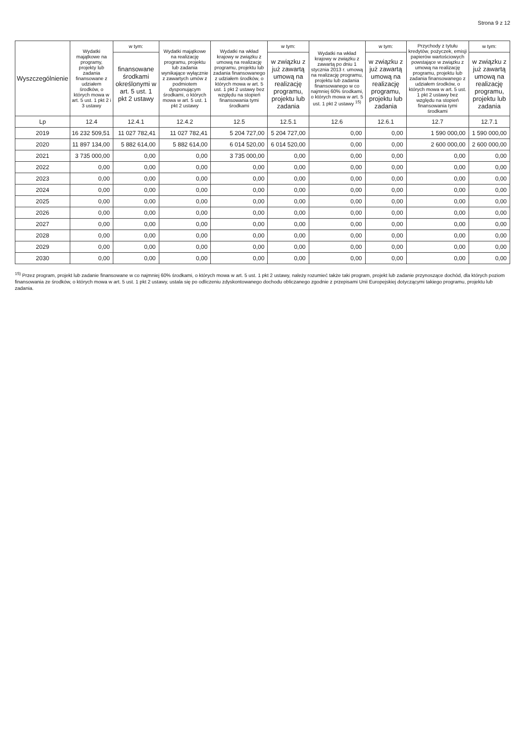Strona 9 z 12
| Wyszczególnienie | Wydatki majątkowe na programy, projekty lub zadania finansowane z udziałem środków, o których mowa w art. 5 ust. 1 pkt 2 i 3 ustawy | w tym: | Wydatki majątkowe na realizację programu, projektu lub zadania wynikające wyłącznie z zawartych umów z podmiotem dysponującym środkami, o których mowa w art. 5 ust. 1 pkt 2 ustawy | Wydatki na wkład krajowy w związku z umową na realizację programu, projektu lub zadania finansowanego z udziałem środków, o których mowa w art. 5 ust. 1 pkt 2 ustawy bez względu na stopień finansowania tymi środkami | w tym: | Wydatki na wkład krajowy w związku z zawartą po dniu 1 stycznia 2013 r. umową na realizację programu, projektu lub zadania finansowanego w co najmniej 60% środkami, o których mowa w art. 5 ust. 1 pkt 2 ustawy <sup>15)</sup> | w tym: | Przychody z tytułu kredytów, pożyczek, emisji papierów wartościowych powstające w związku z umową na realizację programu, projektu lub zadania finansowanego z udziałem środków, o których mowa w art. 5 ust. 1 pkt 2 ustawy bez względu na stopień finansowania tymi środkami | w tym: |
| --- | --- | --- | --- | --- | --- | --- | --- | --- | --- |
| | | finansowane środkami określonymi w art. 5 ust. 1 pkt 2 ustawy | | | w związku z już zawartą umową na realizację programu, projektu lub zadania | | w związku z już zawartą umową na realizację programu, projektu lub zadania | | w związku z już zawartą umową na realizację programu, projektu lub zadania |
| Lp | 12.4 | 12.4.1 | 12.4.2 | 12.5 | 12.5.1 | 12.6 | 12.6.1 | 12.7 | 12.7.1 |
| 2019 | 16 232 509,51 | 11 027 782,41 | 11 027 782,41 | 5 204 727,00 | 5 204 727,00 | 0,00 | 0,00 | 1 590 000,00 | 1 590 000,00 |
| 2020 | 11 897 134,00 | 5 882 614,00 | 5 882 614,00 | 6 014 520,00 | 6 014 520,00 | 0,00 | 0,00 | 2 600 000,00 | 2 600 000,00 |
| 2021 | 3 735 000,00 | 0,00 | 0,00 | 3 735 000,00 | 0,00 | 0,00 | 0,00 | 0,00 | 0,00 |
| 2022 | 0,00 | 0,00 | 0,00 | 0,00 | 0,00 | 0,00 | 0,00 | 0,00 | 0,00 |
| 2023 | 0,00 | 0,00 | 0,00 | 0,00 | 0,00 | 0,00 | 0,00 | 0,00 | 0,00 |
| 2024 | 0,00 | 0,00 | 0,00 | 0,00 | 0,00 | 0,00 | 0,00 | 0,00 | 0,00 |
| 2025 | 0,00 | 0,00 | 0,00 | 0,00 | 0,00 | 0,00 | 0,00 | 0,00 | 0,00 |
| 2026 | 0,00 | 0,00 | 0,00 | 0,00 | 0,00 | 0,00 | 0,00 | 0,00 | 0,00 |
| 2027 | 0,00 | 0,00 | 0,00 | 0,00 | 0,00 | 0,00 | 0,00 | 0,00 | 0,00 |
| 2028 | 0,00 | 0,00 | 0,00 | 0,00 | 0,00 | 0,00 | 0,00 | 0,00 | 0,00 |
| 2029 | 0,00 | 0,00 | 0,00 | 0,00 | 0,00 | 0,00 | 0,00 | 0,00 | 0,00 |
| 2030 | 0,00 | 0,00 | 0,00 | 0,00 | 0,00 | 0,00 | 0,00 | 0,00 | 0,00 |
<sup>15)</sup> Przez program, projekt lub zadanie finansowane w co najmniej 60% środkami, o których mowa w art. 5 ust. 1 pkt 2 ustawy, należy rozumieć także taki program, projekt lub zadanie przynoszące dochód, dla których poziom finansowania ze środków, o których mowa w art. 5 ust. 1 pkt 2 ustawy, ustala się po odliczeniu zdyskontowanego dochodu obliczanego zgodnie z przepisami Unii Europejskiej dotyczącymi takiego programu, projektu lub zadania.